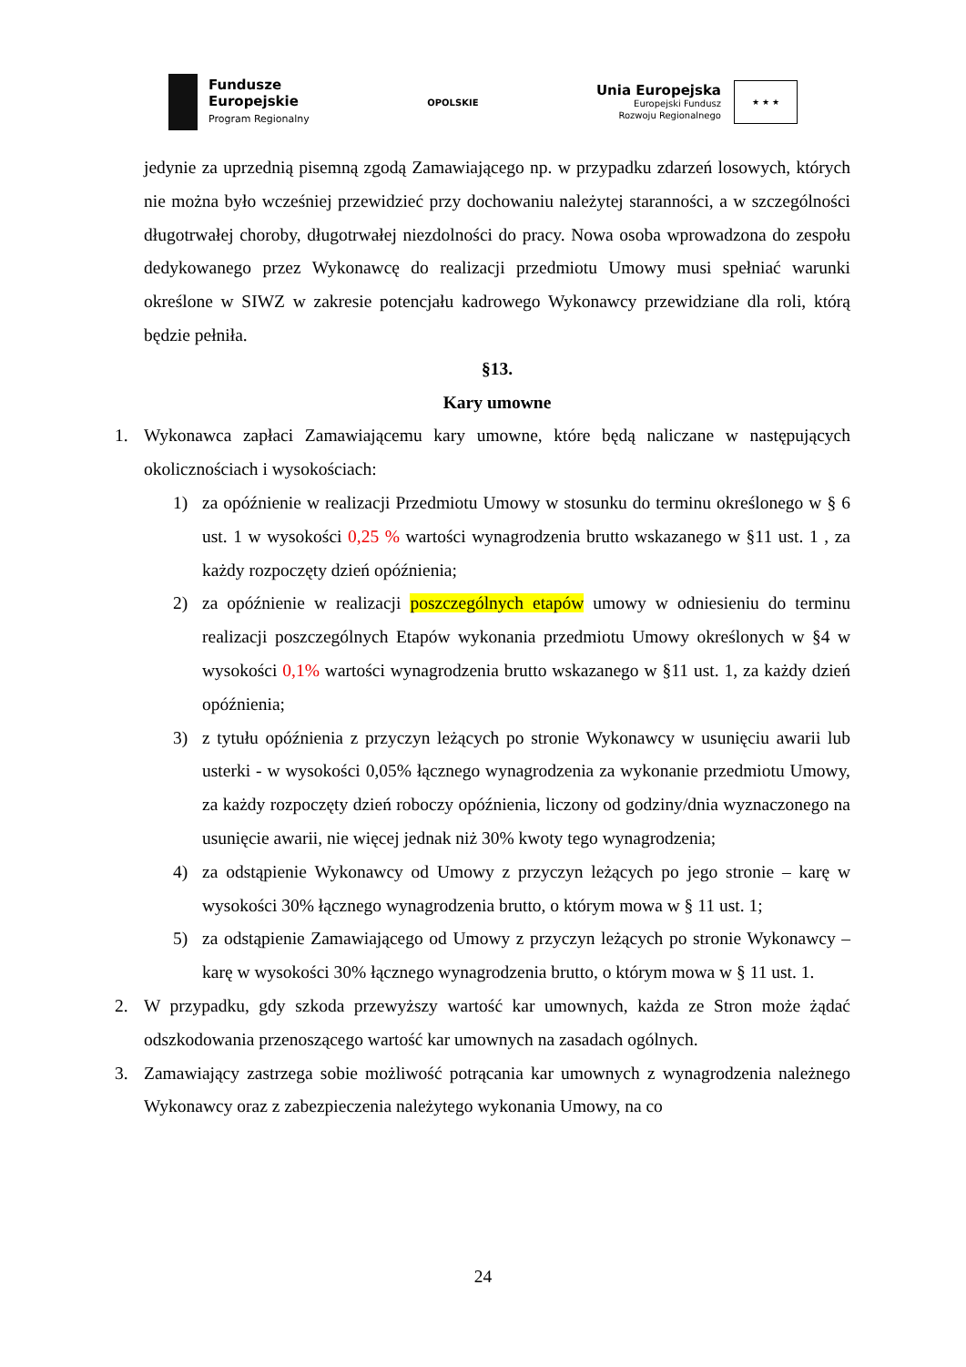Fundusze
Europejskie
Program Regionalny
OPOLSKIE
Unia Europejska
Europejski Fundusz
Rozwoju Regionalnego
★ ★ ★
jedynie za uprzednią pisemną zgodą Zamawiającego np. w przypadku zdarzeń losowych, których nie można było wcześniej przewidzieć przy dochowaniu należytej staranności, a w szczególności długotrwałej choroby, długotrwałej niezdolności do pracy. Nowa osoba wprowadzona do zespołu dedykowanego przez Wykonawcę do realizacji przedmiotu Umowy musi spełniać warunki określone w SIWZ w zakresie potencjału kadrowego Wykonawcy przewidziane dla roli, którą będzie pełniła.
§13.
Kary umowne
1. Wykonawca zapłaci Zamawiającemu kary umowne, które będą naliczane w następujących okolicznościach i wysokościach:
1) za opóźnienie w realizacji Przedmiotu Umowy w stosunku do terminu określonego w § 6 ust. 1 w wysokości 0,25 % wartości wynagrodzenia brutto wskazanego w §11 ust. 1 , za każdy rozpoczęty dzień opóźnienia;
2) za opóźnienie w realizacji poszczególnych etapów umowy w odniesieniu do terminu realizacji poszczególnych Etapów wykonania przedmiotu Umowy określonych w §4 w wysokości 0,1% wartości wynagrodzenia brutto wskazanego w §11 ust. 1, za każdy dzień opóźnienia;
3) z tytułu opóźnienia z przyczyn leżących po stronie Wykonawcy w usunięciu awarii lub usterki - w wysokości 0,05% łącznego wynagrodzenia za wykonanie przedmiotu Umowy, za każdy rozpoczęty dzień roboczy opóźnienia, liczony od godziny/dnia wyznaczonego na usunięcie awarii, nie więcej jednak niż 30% kwoty tego wynagrodzenia;
4) za odstąpienie Wykonawcy od Umowy z przyczyn leżących po jego stronie – karę w wysokości 30% łącznego wynagrodzenia brutto, o którym mowa w § 11 ust. 1;
5) za odstąpienie Zamawiającego od Umowy z przyczyn leżących po stronie Wykonawcy – karę w wysokości 30% łącznego wynagrodzenia brutto, o którym mowa w § 11 ust. 1.
2. W przypadku, gdy szkoda przewyższy wartość kar umownych, każda ze Stron może żądać odszkodowania przenoszącego wartość kar umownych na zasadach ogólnych.
3. Zamawiający zastrzega sobie możliwość potrącania kar umownych z wynagrodzenia należnego Wykonawcy oraz z zabezpieczenia należytego wykonania Umowy, na co
24